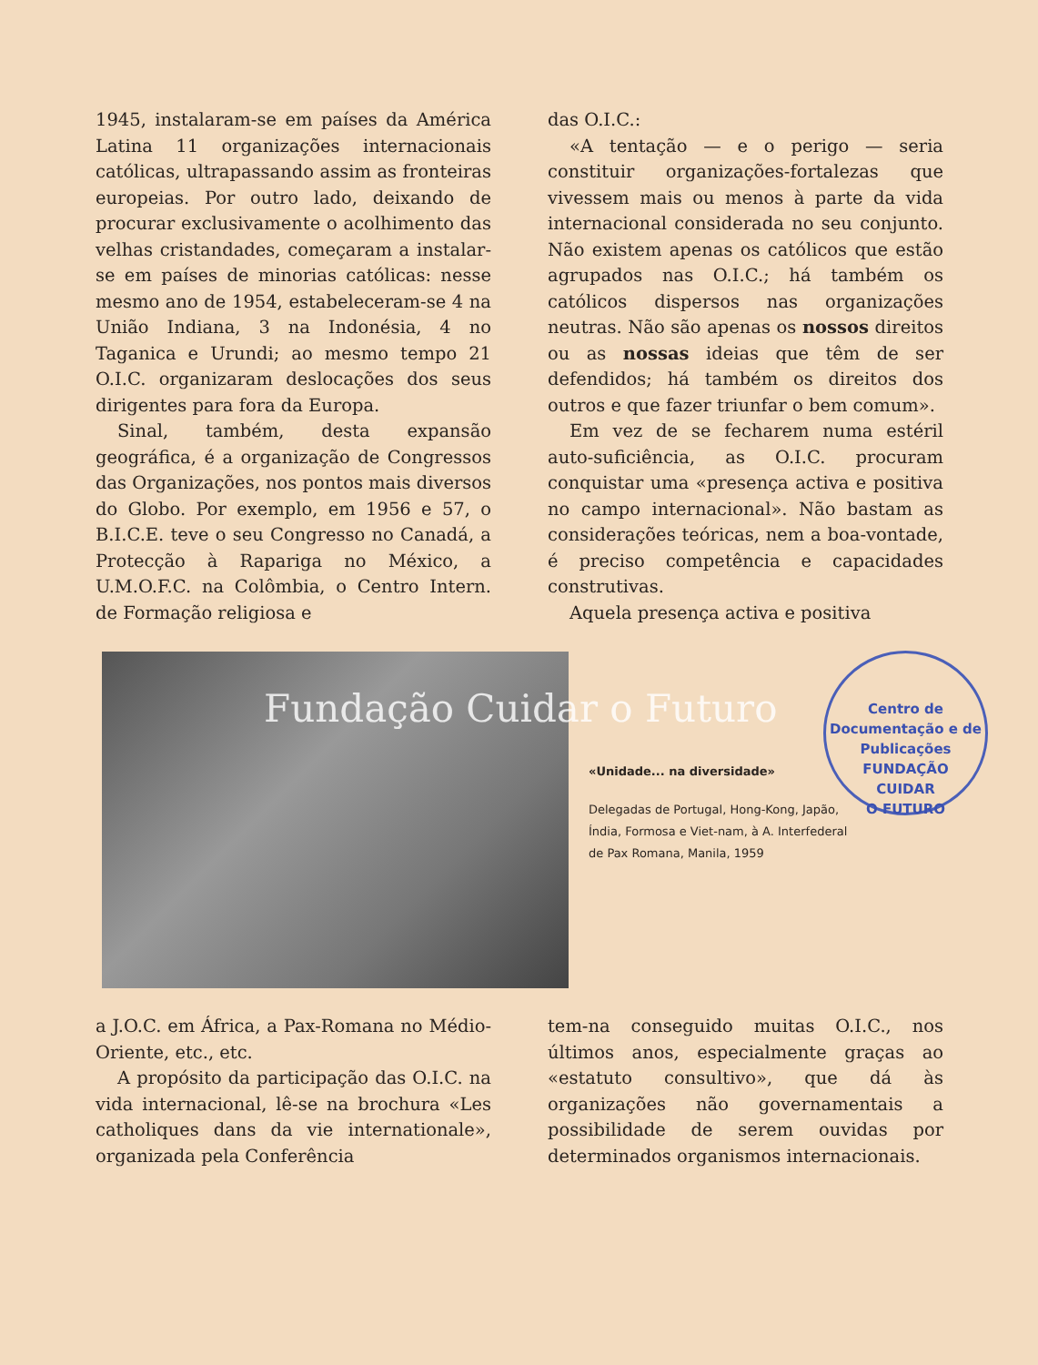1945, instalaram-se em países da América Latina 11 organizações internacionais católicas, ultrapassando assim as fronteiras europeias. Por outro lado, deixando de procurar exclusivamente o acolhimento das velhas cristandades, começaram a instalar-se em países de minorias católicas: nesse mesmo ano de 1954, estabeleceram-se 4 na União Indiana, 3 na Indonésia, 4 no Taganica e Urundi; ao mesmo tempo 21 O.I.C. organizaram deslocações dos seus dirigentes para fora da Europa.
Sinal, também, desta expansão geográfica, é a organização de Congressos das Organizações, nos pontos mais diversos do Globo. Por exemplo, em 1956 e 57, o B.I.C.E. teve o seu Congresso no Canadá, a Protecção à Rapariga no México, a U.M.O.F.C. na Colômbia, o Centro Intern. de Formação religiosa e
das O.I.C.:
«A tentação — e o perigo — seria constituir organizações-fortalezas que vivessem mais ou menos à parte da vida internacional considerada no seu conjunto. Não existem apenas os católicos que estão agrupados nas O.I.C.; há também os católicos dispersos nas organizações neutras. Não são apenas os nossos direitos ou as nossas ideias que têm de ser defendidos; há também os direitos dos outros e que fazer triunfar o bem comum».
Em vez de se fecharem numa estéril auto-suficiência, as O.I.C. procuram conquistar uma «presença activa e positiva no campo internacional». Não bastam as considerações teóricas, nem a boa-vontade, é preciso competência e capacidades construtivas.
Aquela presença activa e positiva
«Unidade... na diversidade»
Delegadas de Portugal, Hong-Kong, Japão, Índia, Formosa e Viet-nam, à A. Interfederal de Pax Romana, Manila, 1959
Fundação Cuidar o Futuro
Centro de Documentação e de Publicações
FUNDAÇÃO
CUIDAR
O FUTURO
a J.O.C. em África, a Pax-Romana no Médio-Oriente, etc., etc.
A propósito da participação das O.I.C. na vida internacional, lê-se na brochura «Les catholiques dans da vie internationale», organizada pela Conferência
tem-na conseguido muitas O.I.C., nos últimos anos, especialmente graças ao «estatuto consultivo», que dá às organizações não governamentais a possibilidade de serem ouvidas por determinados organismos internacionais.